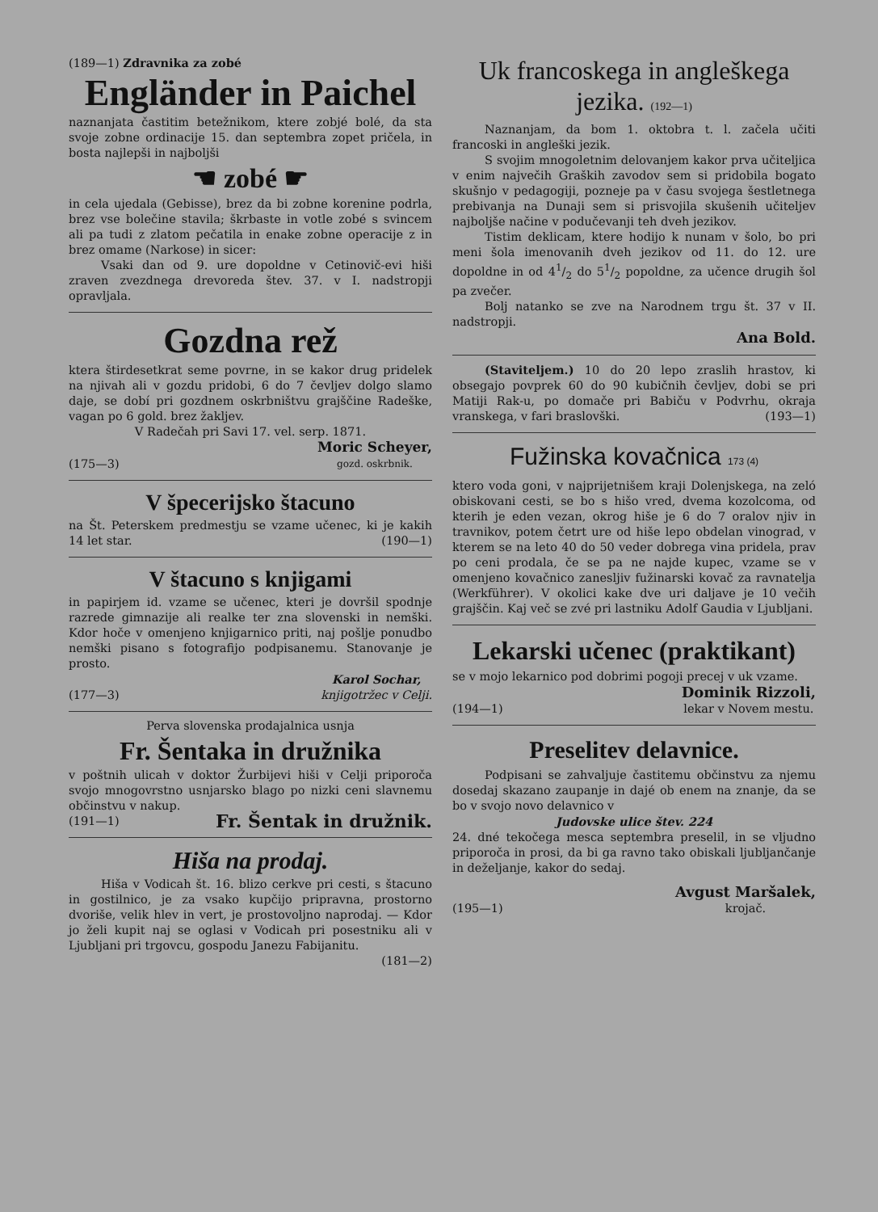(189—1) Zdravnika za zobé
Engländer in Paichel
naznanjata častitim betežnikom, ktere zobjé bolé, da sta svoje zobne ordinacije 15. dan septembra zopet pričela, in bosta najlepši in najboljši
☚ zobé ☛
in cela ujedala (Gebisse), brez da bi zobne korenine podrla, brez vse bolečine stavila; škrbaste in votle zobé s svincem ali pa tudi z zlatom pečatila in enake zobne operacije z in brez omame (Narkose) in sicer:
Vsaki dan od 9. ure dopoldne v Cetinovič-evi hiši zraven zvezdnega drevoreda štev. 37. v I. nadstropji opravljala.
Gozdna rež
ktera štirdesetkrat seme povrne, in se kakor drug pridelek na njivah ali v gozdu pridobi, 6 do 7 čevljev dolgo slamo daje, se dobí pri gozdnem oskrbništvu grajščine Radeške, vagan po 6 gold. brez žakljev.
V Radečah pri Savi 17. vel. serp. 1871.
(175—3) Moric Scheyer,
gozd. oskrbnik.
V špecerijsko štacuno
na Št. Peterskem predmestju se vzame učenec, ki je kakih 14 let star. (190—1)
V štacuno s knjigami
in papirjem id. vzame se učenec, kteri je dovršil spodnje razrede gimnazije ali realke ter zna slovenski in nemški. Kdor hoče v omenjeno knjigarnico priti, naj pošlje ponudbo nemški pisano s fotografijo podpisanemu. Stanovanje je prosto.
(177—3) Karol Sochar,
knjigotržec v Celji.
Perva slovenska prodajalnica usnja
Fr. Šentaka in družnika
v poštnih ulicah v doktor Žurbijevi hiši v Celji priporoča svojo mnogovrstno usnjarsko blago po nizki ceni slavnemu občinstvu v nakup.
(191—1) Fr. Šentak in družnik.
Hiša na prodaj.
Hiša v Vodicah št. 16. blizo cerkve pri cesti, s štacuno in gostilnico, je za vsako kupčijo pripravna, prostorno dvoriše, velik hlev in vert, je prostovoljno naprodaj. — Kdor jo želi kupit naj se oglasi v Vodicah pri posestniku ali v Ljubljani pri trgovcu, gospodu Janezu Fabijanitu. (181—2)
Uk francoskega in angleškega jezika. (192—1)
Naznanjam, da bom 1. oktobra t. l. začela učiti francoski in angleški jezik.
S svojim mnogoletnim delovanjem kakor prva učiteljica v enim največih Graških zavodov sem si pridobila bogato skušnjo v pedagogiji, pozneje pa v času svojega šestletnega prebivanja na Dunaji sem si prisvojila skušenih učiteljev najboljše načine v podučevanji teh dveh jezikov.
Tistim deklicam, ktere hodijo k nunam v šolo, bo pri meni šola imenovanih dveh jezikov od 11. do 12. ure dopoldne in od 41/2 do 51/2 popoldne, za učence drugih šol pa zvečer.
Bolj natanko se zve na Narodnem trgu št. 37 v II. nadstropji.
Ana Bold.
(Staviteljem.) 10 do 20 lepo zraslih hrastov, ki obsegajo povprek 60 do 90 kubičnih čevljev, dobi se pri Matiji Rak-u, po domače pri Babiču v Podvrhu, okraja vranskega, v fari braslovški. (193—1)
Fužinska kovačnica 173 (4)
ktero voda goni, v najprijetnišem kraji Dolenjskega, na zeló obiskovani cesti, se bo s hišo vred, dvema kozolcoma, od kterih je eden vezan, okrog hiše je 6 do 7 oralov njiv in travnikov, potem četrt ure od hiše lepo obdelan vinograd, v kterem se na leto 40 do 50 veder dobrega vina pridela, prav po ceni prodala, če se pa ne najde kupec, vzame se v omenjeno kovačnico zanesljiv fužinarski kovač za ravnatelja (Werkführer). V okolici kake dve uri daljave je 10 večih grajščin. Kaj več se zvé pri lastniku Adolf Gaudia v Ljubljani.
Lekarski učenec (praktikant)
se v mojo lekarnico pod dobrimi pogoji precej v uk vzame.
(194—1) Dominik Rizzoli,
lekar v Novem mestu.
Preselitev delavnice.
Podpisani se zahvaljuje častitemu občinstvu za njemu dosedaj skazano zaupanje in dajé ob enem na znanje, da se bo v svojo novo delavnico v
Judovske ulice štev. 224
24. dné tekočega mesca septembra preselil, in se vljudno priporoča in prosi, da bi ga ravno tako obiskali ljubljančanje in deželjanje, kakor do sedaj.
(195—1) Avgust Maršalek,
krojač.